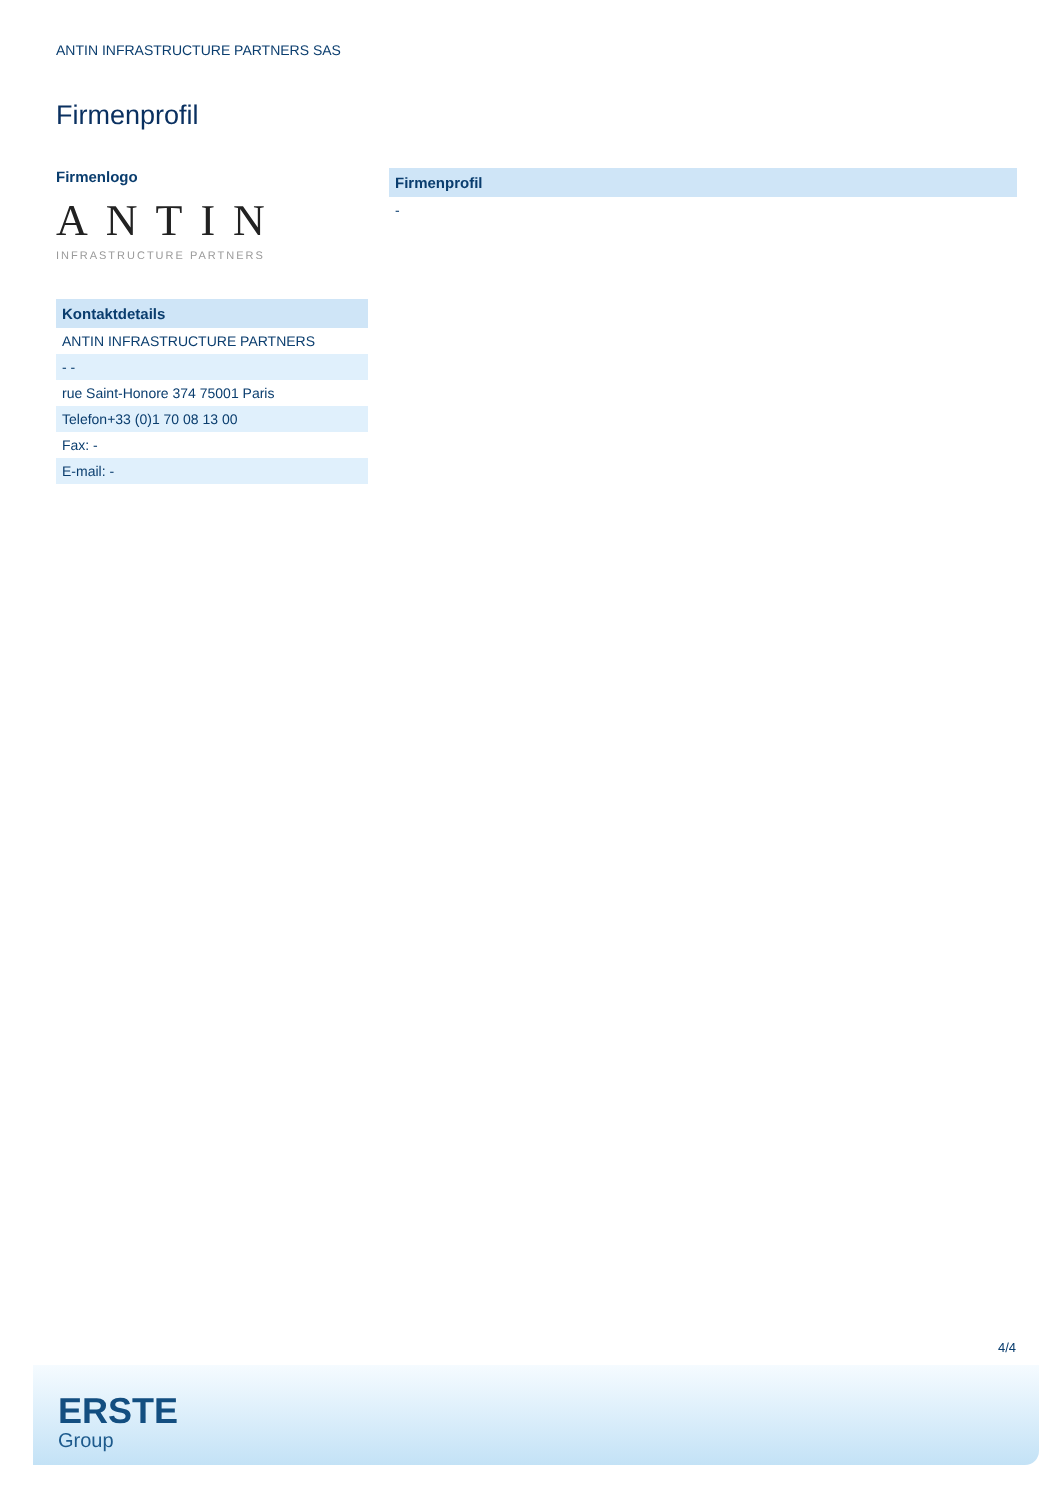ANTIN INFRASTRUCTURE PARTNERS SAS
Firmenprofil
Firmenlogo
ANTIN
INFRASTRUCTURE PARTNERS
| Kontaktdetails |
| --- |
| ANTIN INFRASTRUCTURE PARTNERS |
| - - |
| rue Saint-Honore 374 75001 Paris |
| Telefon+33 (0)1 70 08 13 00 |
| Fax: - |
| E-mail: - |
| Firmenprofil |
| --- |
| - |
4/4
ERSTE
Group